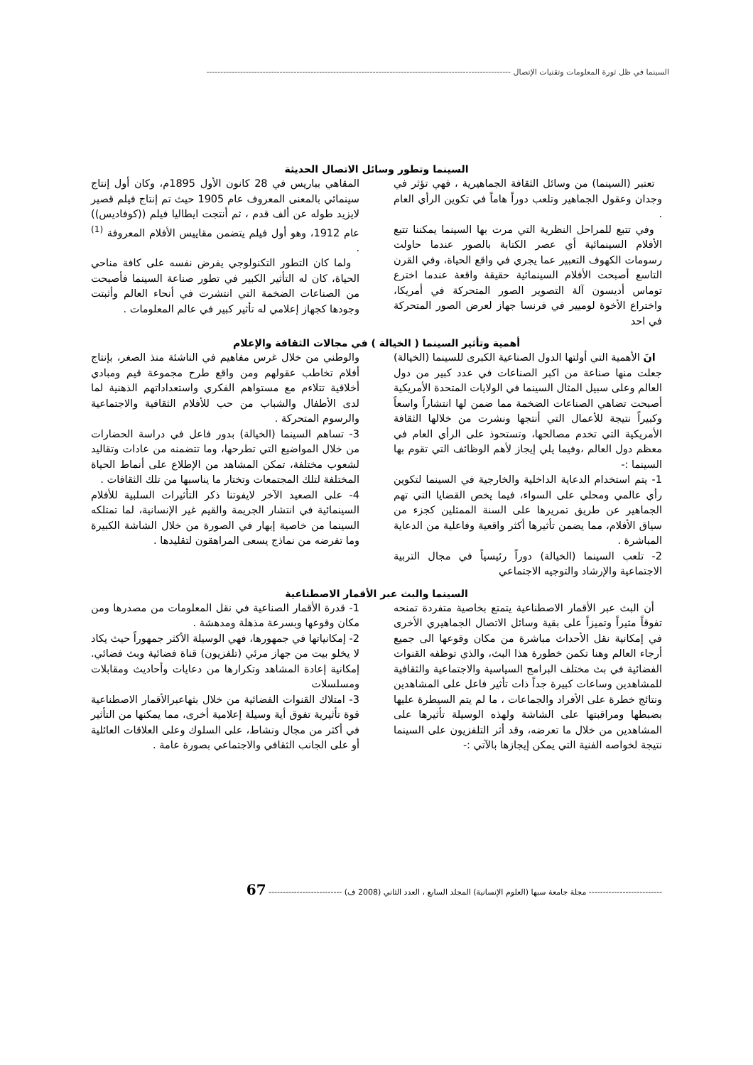السينما في ظل ثورة المعلومات وتقنيات الإتصال ------------------------------------------------------------------------------------------------------------
السينما وتطور وسائل الاتصال الحديثة
تعتبر (السينما) من وسائل الثقافة الجماهيرية ، فهي تؤثر في وجدان وعقول الجماهير وتلعب دوراً هاماً في تكوين الرأي العام .
وفي تتبع للمراحل النظرية التي مرت بها السينما يمكننا تتبع الأفلام السينمائية أي عصر الكتابة بالصور عندما حاولت رسومات الكهوف التعبير عما يجري في واقع الحياة، وفي القرن التاسع أصبحت الأفلام السينمائية حقيقة واقعة عندما اخترع توماس أديسون آلة التصوير الصور المتحركة في أمريكا، واختراع الأخوة لوميير في فرنسا جهاز لعرض الصور المتحركة في احد
المقاهي بباريس في 28 كانون الأول 1895م، وكان أول إنتاج سينمائي بالمعنى المعروف عام 1905 حيث تم إنتاج فيلم قصير لايزيد طوله عن ألف قدم ، ثم أنتجت ايطاليا فيلم ((كوفاديس)) عام 1912، وهو أول فيلم يتضمن مقاييس الأفلام المعروفة <sup>(1)</sup> .
ولما كان التطور التكنولوجي يفرض نفسه على كافة مناحي الحياة، كان له التأثير الكبير في تطور صناعة السينما فأصبحت من الصناعات الضخمة التي انتشرت في أنحاء العالم وأثبتت وجودها كجهاز إعلامي له تأثير كبير في عالم المعلومات .
أهمية وتأثير السينما ( الخيالة ) في مجالات الثقافة والإعلام
انَ الأهمية التي أولتها الدول الصناعية الكبرى للسينما (الخيالة) جعلت منها صناعة من اكبر الصناعات في عدد كبير من دول العالم وعلى سبيل المثال السينما في الولايات المتحدة الأمريكية أصبحت تضاهي الصناعات الضخمة مما ضمن لها انتشاراً واسعاً وكبيراً نتيجة للأعمال التي أنتجها ونشرت من خلالها الثقافة الأمريكية التي تخدم مصالحها، وتستحوذ على الرأي العام في معظم دول العالم ،وفيما يلي إيجاز لأهم الوظائف التي تقوم بها السينما :-
1- يتم استخدام الدعاية الداخلية والخارجية في السينما لتكوين رأي عالمي ومحلي على السواء، فيما يخص القضايا التي تهم الجماهير عن طريق تمريرها على السنة الممثلين كجزء من سياق الأفلام، مما يضمن تأثيرها أكثر واقعية وفاعلية من الدعاية المباشرة .
2- تلعب السينما (الخيالة) دوراً رئيسياً في مجال التربية الاجتماعية والإرشاد والتوجيه الاجتماعي
والوطني من خلال غرس مفاهيم في الناشئة منذ الصغر، بإنتاج أفلام تخاطب عقولهم ومن واقع طرح مجموعة قيم ومبادي أخلاقية تتلاءم مع مستواهم الفكري واستعداداتهم الذهنية لما لدى الأطفال والشباب من حب للأفلام الثقافية والاجتماعية والرسوم المتحركة .
3- تساهم السينما (الخيالة) بدور فاعل في دراسة الحضارات من خلال المواضيع التي تطرحها، وما تتضمنه من عادات وتقاليد لشعوب مختلفة، تمكن المشاهد من الإطلاع على أنماط الحياة المختلفة لتلك المجتمعات وتختار ما يناسبها من تلك الثقافات .
4- على الصعيد الآخر لايفوتنا ذكر التأثيرات السلبية للأفلام السينمائية في انتشار الجريمة والقيم غير الإنسانية، لما تمتلكه السينما من خاصية إبهار في الصورة من خلال الشاشة الكبيرة وما تفرضه من نماذج يسعى المراهقون لتقليدها .
السينما والبث عبر الأقمار الاصطناعية
أن البث عبر الأقمار الاصطناعية يتمتع بخاصية متفردة تمنحه تفوقاً مثيراً وتميزاً على بقية وسائل الاتصال الجماهيري الأخرى في إمكانية نقل الأحداث مباشرة من مكان وقوعها الى جميع أرجاء العالم وهنا تكمن خطورة هذا البث، والذي توظفه القنوات الفضائية في بث مختلف البرامج السياسية والاجتماعية والثقافية للمشاهدين وساعات كبيرة جداً ذات تأثير فاعل على المشاهدين ونتائج خطرة على الأفراد والجماعات ، ما لم يتم السيطرة عليها بضبطها ومراقبتها على الشاشة ولهذه الوسيلة تأثيرها على المشاهدين من خلال ما تعرضه، وقد أثر التلفزيون على السينما نتيجة لخواصه الفنية التي يمكن إيجازها بالآتي :-
1- قدرة الأقمار الصناعية في نقل المعلومات من مصدرها ومن مكان وقوعها وبسرعة مذهلة ومدهشة .
2- إمكانياتها في جمهورها، فهي الوسيلة الأكثر جمهوراً حيث يكاد لا يخلو بيت من جهاز مرئي (تلفزيون) قناة فضائية وبث فضائي. إمكانية إعادة المشاهد وتكرارها من دعايات وأحاديث ومقابلات ومسلسلات
3- امتلاك القنوات الفضائية من خلال بثهاعبرالأقمار الاصطناعية قوة تأثيرية تفوق أية وسيلة إعلامية أخرى، مما يمكنها من التأثير في أكثر من مجال ونشاط، على السلوك وعلى العلاقات العائلية أو على الجانب الثقافي والاجتماعي بصورة عامة .
-------------------------- مجلة جامعة سبها (العلوم الإنسانية) المجلد السابع ، العدد الثاني (2008 ف) -------------------------- 67